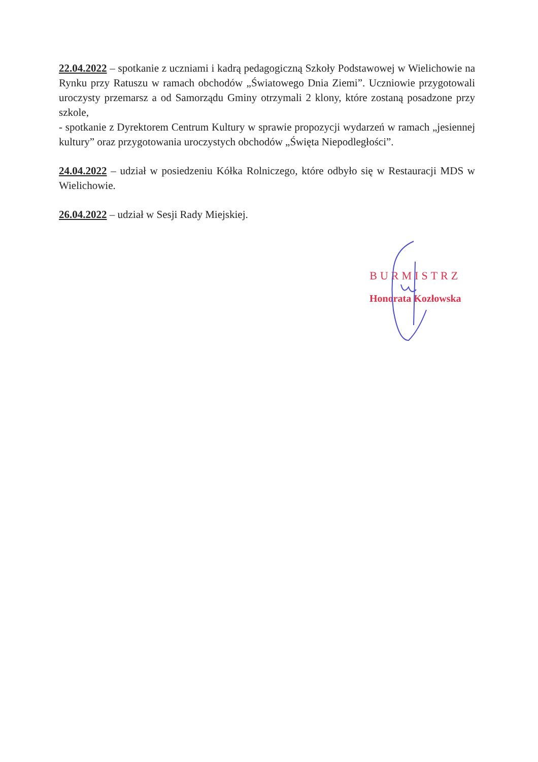22.04.2022 – spotkanie z uczniami i kadrą pedagogiczną Szkoły Podstawowej w Wielichowie na Rynku przy Ratuszu w ramach obchodów „Światowego Dnia Ziemi”. Uczniowie przygotowali uroczysty przemarsz a od Samorządu Gminy otrzymali 2 klony, które zostaną posadzone przy szkole,
- spotkanie z Dyrektorem Centrum Kultury w sprawie propozycji wydarzeń w ramach „jesiennej kultury” oraz przygotowania uroczystych obchodów „Święta Niepodległości”.
24.04.2022 – udział w posiedzeniu Kółka Rolniczego, które odbyło się w Restauracji MDS w Wielichowie.
26.04.2022 – udział w Sesji Rady Miejskiej.
BURMISTRZ
Honorata Kozłowska